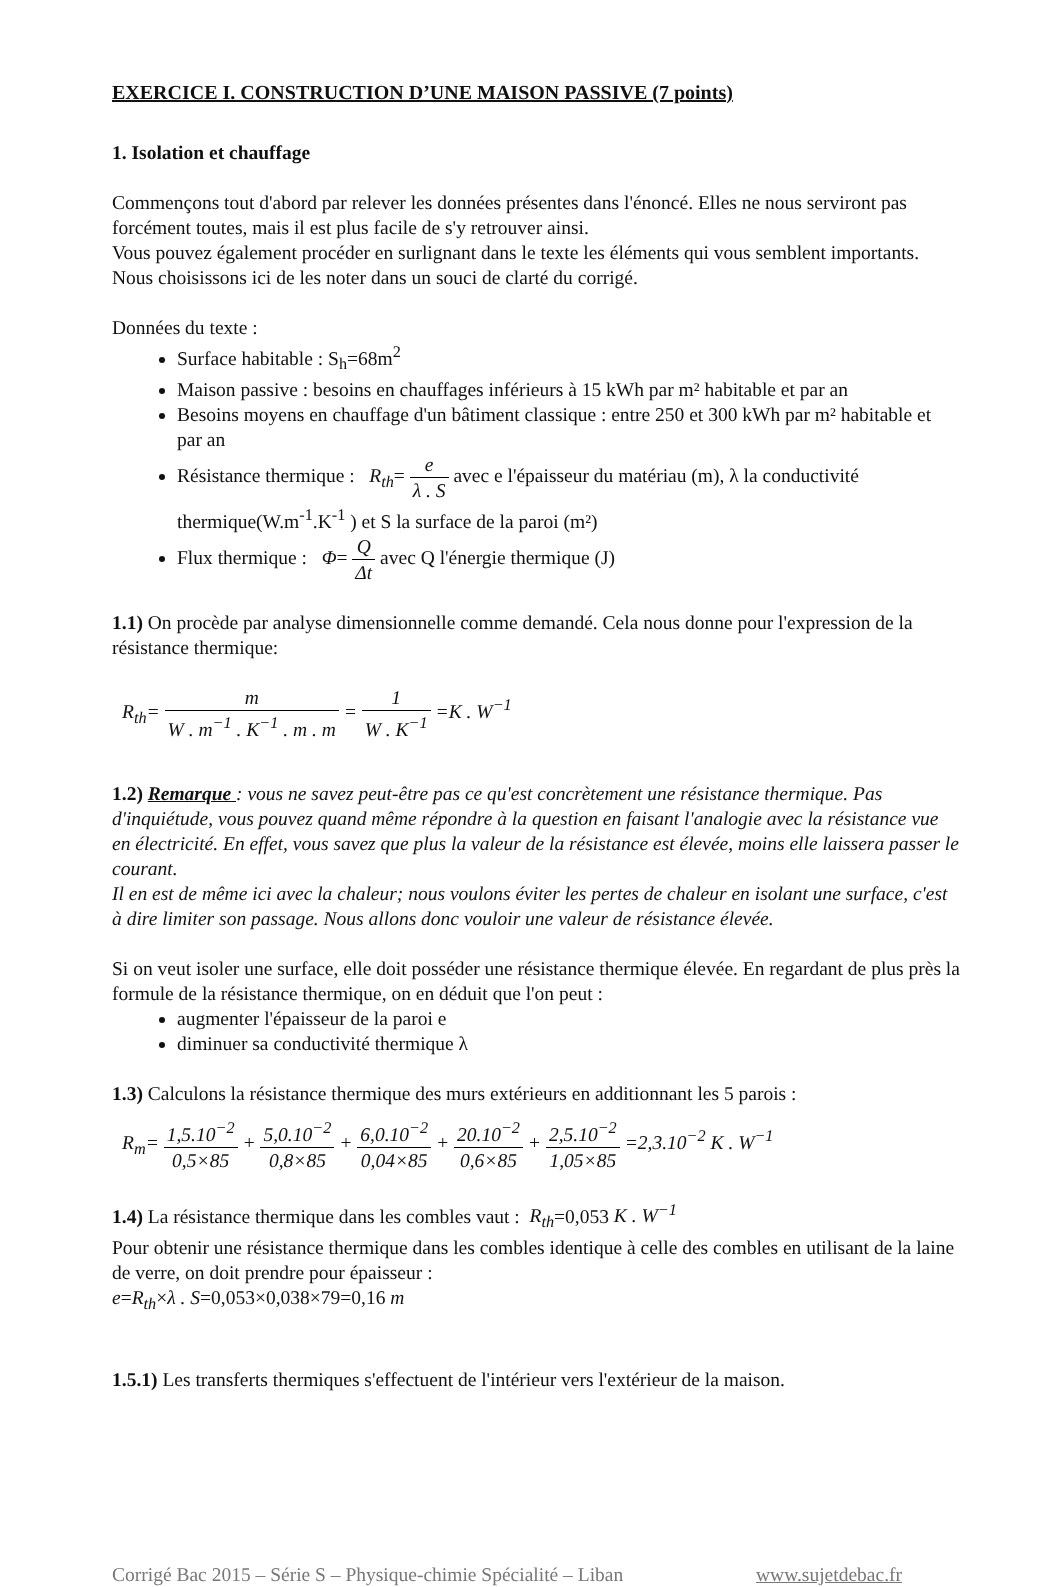EXERCICE I. CONSTRUCTION D’UNE MAISON PASSIVE (7 points)
1. Isolation et chauffage
Commençons tout d'abord par relever les données présentes dans l'énoncé. Elles ne nous serviront pas forcément toutes, mais il est plus facile de s'y retrouver ainsi.
Vous pouvez également procéder en surlignant dans le texte les éléments qui vous semblent importants. Nous choisissons ici de les noter dans un souci de clarté du corrigé.
Données du texte :
Surface habitable : S<sub>h</sub>=68m<sup>2</sup>
Maison passive : besoins en chauffages inférieurs à 15 kWh par m² habitable et par an
Besoins moyens en chauffage d'un bâtiment classique : entre 250 et 300 kWh par m² habitable et par an
Résistance thermique : R<sub>th</sub>= e λ . S avec e l'épaisseur du matériau (m), λ la conductivité thermique(W.m<sup>-1</sup>.K<sup>-1</sup> ) et S la surface de la paroi (m²)
Flux thermique : Φ= Q Δt avec Q l'énergie thermique (J)
1.1) On procède par analyse dimensionnelle comme demandé. Cela nous donne pour l'expression de la résistance thermique:
R<sub>th</sub>= m W . m<sup>−1</sup> . K<sup>−1</sup> . m . m = 1 W . K<sup>−1</sup> =K . W<sup>−1</sup>
1.2) Remarque : vous ne savez peut-être pas ce qu'est concrètement une résistance thermique. Pas d'inquiétude, vous pouvez quand même répondre à la question en faisant l'analogie avec la résistance vue en électricité. En effet, vous savez que plus la valeur de la résistance est élevée, moins elle laissera passer le courant.
Il en est de même ici avec la chaleur; nous voulons éviter les pertes de chaleur en isolant une surface, c'est à dire limiter son passage. Nous allons donc vouloir une valeur de résistance élevée.
Si on veut isoler une surface, elle doit posséder une résistance thermique élevée. En regardant de plus près la formule de la résistance thermique, on en déduit que l'on peut :
augmenter l'épaisseur de la paroi e
diminuer sa conductivité thermique λ
1.3) Calculons la résistance thermique des murs extérieurs en additionnant les 5 parois :
R<sub>m</sub>= 1,5.10<sup>−2</sup> 0,5×85 + 5,0.10<sup>−2</sup> 0,8×85 + 6,0.10<sup>−2</sup> 0,04×85 + 20.10<sup>−2</sup> 0,6×85 + 2,5.10<sup>−2</sup> 1,05×85 =2,3.10<sup>−2</sup> K . W<sup>−1</sup>
1.4) La résistance thermique dans les combles vaut : R<sub>th</sub>=0,053 K . W<sup>−1</sup>
Pour obtenir une résistance thermique dans les combles identique à celle des combles en utilisant de la laine de verre, on doit prendre pour épaisseur :
e=R<sub>th</sub>×λ . S=0,053×0,038×79=0,16 m
1.5.1) Les transferts thermiques s'effectuent de l'intérieur vers l'extérieur de la maison.
Corrigé Bac 2015 – Série S – Physique-chimie Spécialité – Liban www.sujetdebac.fr